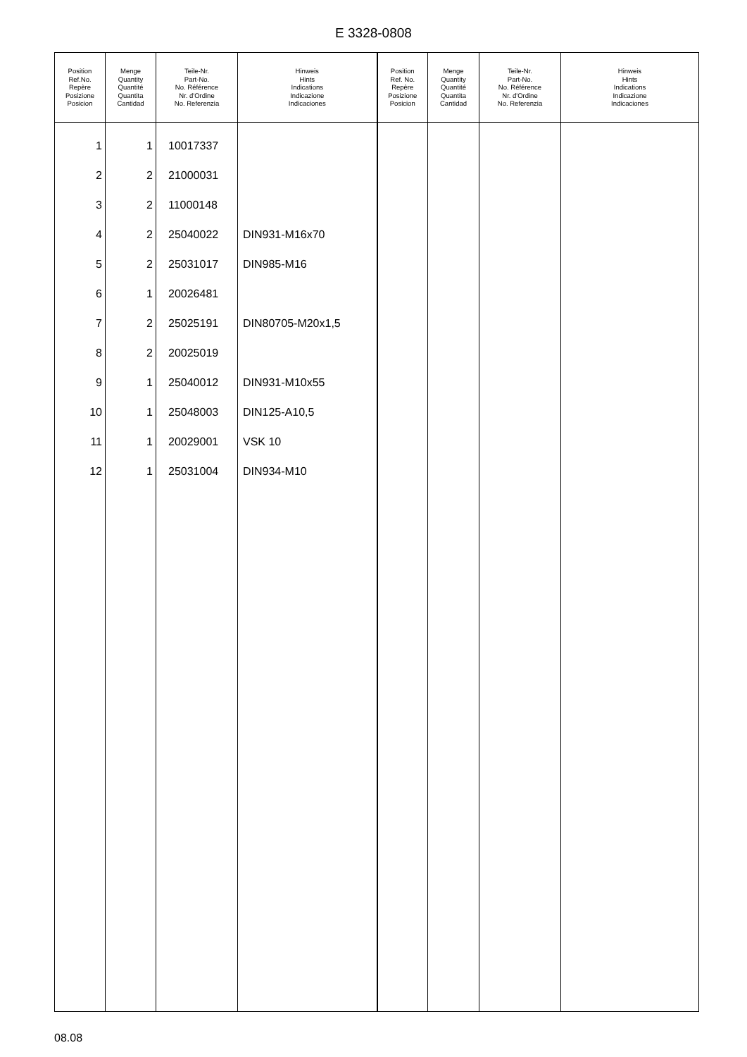E 3328-0808
| Position Ref.No. Repère Posizione Posicion | Menge Quantity Quantité Quantita Cantidad | Teile-Nr. Part-No. No. Référence Nr. d'Ordine No. Referenzia | Hinweis Hints Indications Indicazione Indicaciones | Position Ref. No. Repère Posizione Posicion | Menge Quantity Quantité Quantita Cantidad | Teile-Nr. Part-No. No. Référence Nr. d'Ordine No. Referenzia | Hinweis Hints Indications Indicazione Indicaciones |
| --- | --- | --- | --- | --- | --- | --- | --- |
| 1 | 1 | 10017337 | | | | | |
| 2 | 2 | 21000031 | | | | | |
| 3 | 2 | 11000148 | | | | | |
| 4 | 2 | 25040022 | DIN931-M16x70 | | | | |
| 5 | 2 | 25031017 | DIN985-M16 | | | | |
| 6 | 1 | 20026481 | | | | | |
| 7 | 2 | 25025191 | DIN80705-M20x1,5 | | | | |
| 8 | 2 | 20025019 | | | | | |
| 9 | 1 | 25040012 | DIN931-M10x55 | | | | |
| 10 | 1 | 25048003 | DIN125-A10,5 | | | | |
| 11 | 1 | 20029001 | VSK 10 | | | | |
| 12 | 1 | 25031004 | DIN934-M10 | | | | |
08.08